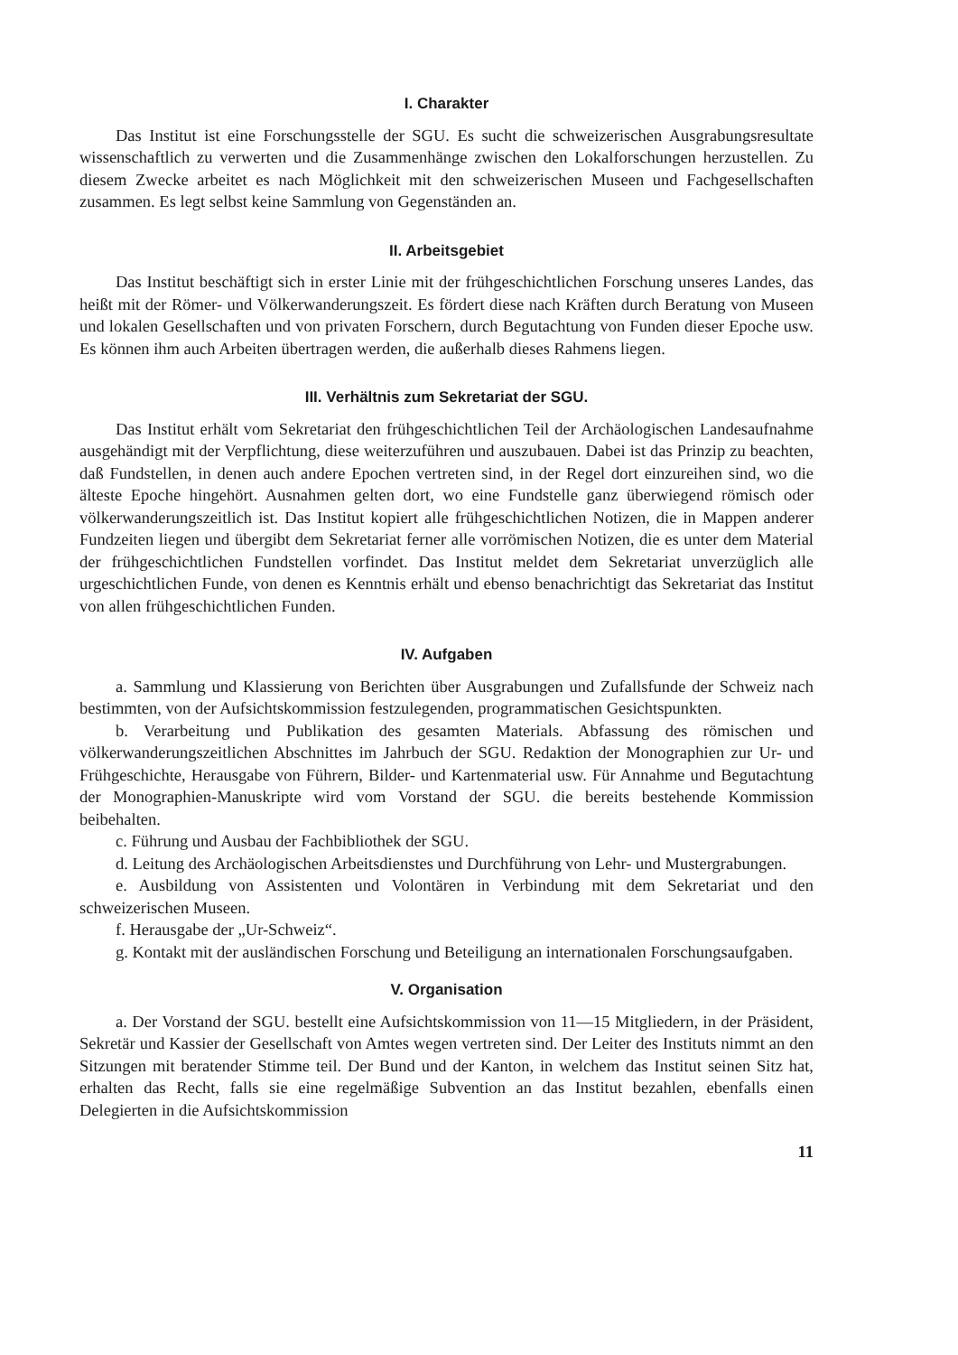I. Charakter
Das Institut ist eine Forschungsstelle der SGU. Es sucht die schweizerischen Ausgrabungsresultate wissenschaftlich zu verwerten und die Zusammenhänge zwischen den Lokalforschungen herzustellen. Zu diesem Zwecke arbeitet es nach Möglichkeit mit den schweizerischen Museen und Fachgesellschaften zusammen. Es legt selbst keine Sammlung von Gegenständen an.
II. Arbeitsgebiet
Das Institut beschäftigt sich in erster Linie mit der frühgeschichtlichen Forschung unseres Landes, das heißt mit der Römer- und Völkerwanderungszeit. Es fördert diese nach Kräften durch Beratung von Museen und lokalen Gesellschaften und von privaten Forschern, durch Begutachtung von Funden dieser Epoche usw. Es können ihm auch Arbeiten übertragen werden, die außerhalb dieses Rahmens liegen.
III. Verhältnis zum Sekretariat der SGU.
Das Institut erhält vom Sekretariat den frühgeschichtlichen Teil der Archäologischen Landesaufnahme ausgehändigt mit der Verpflichtung, diese weiterzuführen und auszubauen. Dabei ist das Prinzip zu beachten, daß Fundstellen, in denen auch andere Epochen vertreten sind, in der Regel dort einzureihen sind, wo die älteste Epoche hingehört. Ausnahmen gelten dort, wo eine Fundstelle ganz überwiegend römisch oder völkerwanderungszeitlich ist. Das Institut kopiert alle frühgeschichtlichen Notizen, die in Mappen anderer Fundzeiten liegen und übergibt dem Sekretariat ferner alle vorrömischen Notizen, die es unter dem Material der frühgeschichtlichen Fundstellen vorfindet. Das Institut meldet dem Sekretariat unverzüglich alle urgeschichtlichen Funde, von denen es Kenntnis erhält und ebenso benachrichtigt das Sekretariat das Institut von allen frühgeschichtlichen Funden.
IV. Aufgaben
a. Sammlung und Klassierung von Berichten über Ausgrabungen und Zufallsfunde der Schweiz nach bestimmten, von der Aufsichtskommission festzulegenden, programmatischen Gesichtspunkten.
b. Verarbeitung und Publikation des gesamten Materials. Abfassung des römischen und völkerwanderungszeitlichen Abschnittes im Jahrbuch der SGU. Redaktion der Monographien zur Ur- und Frühgeschichte, Herausgabe von Führern, Bilder- und Kartenmaterial usw. Für Annahme und Begutachtung der Monographien-Manuskripte wird vom Vorstand der SGU. die bereits bestehende Kommission beibehalten.
c. Führung und Ausbau der Fachbibliothek der SGU.
d. Leitung des Archäologischen Arbeitsdienstes und Durchführung von Lehr- und Mustergrabungen.
e. Ausbildung von Assistenten und Volontären in Verbindung mit dem Sekretariat und den schweizerischen Museen.
f. Herausgabe der „Ur-Schweiz“.
g. Kontakt mit der ausländischen Forschung und Beteiligung an internationalen Forschungsaufgaben.
V. Organisation
a. Der Vorstand der SGU. bestellt eine Aufsichtskommission von 11—15 Mitgliedern, in der Präsident, Sekretär und Kassier der Gesellschaft von Amtes wegen vertreten sind. Der Leiter des Instituts nimmt an den Sitzungen mit beratender Stimme teil. Der Bund und der Kanton, in welchem das Institut seinen Sitz hat, erhalten das Recht, falls sie eine regelmäßige Subvention an das Institut bezahlen, ebenfalls einen Delegierten in die Aufsichtskommission
11